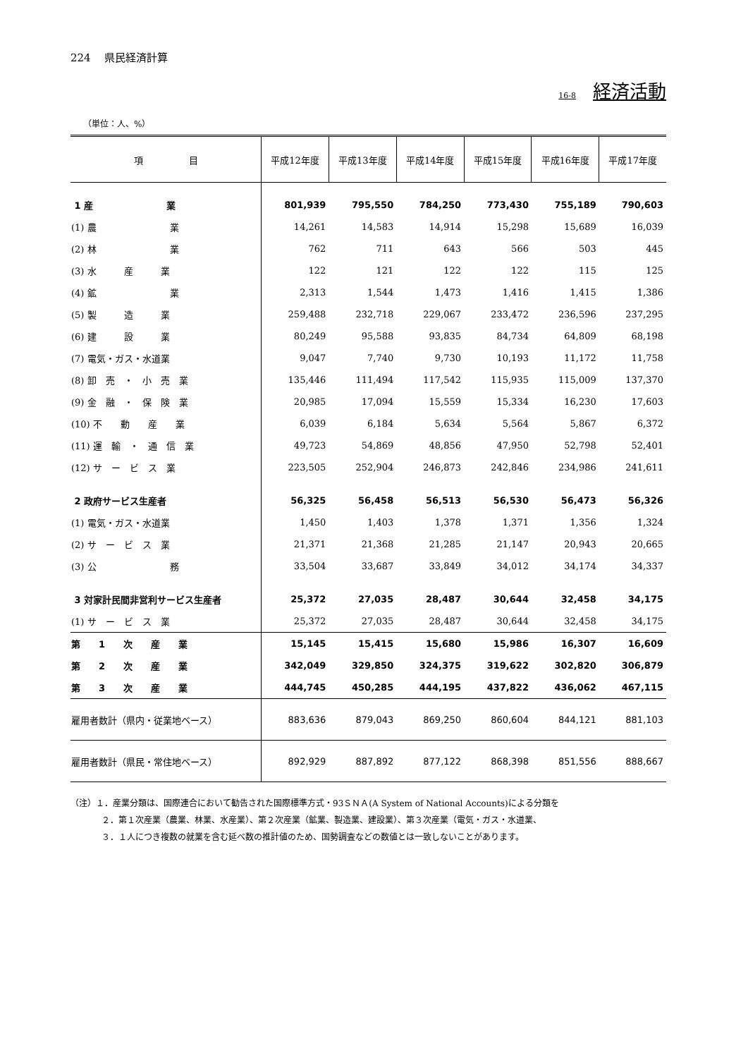224　 県民経済計算
16-8 経済活動
（単位：人、%）
| 項 目 | 平成12年度 | 平成13年度 | 平成14年度 | 平成15年度 | 平成16年度 | 平成17年度 |
| --- | --- | --- | --- | --- | --- | --- |
| 1 産 業 | 801,939 | 795,550 | 784,250 | 773,430 | 755,189 | 790,603 |
| (1) 農 業 | 14,261 | 14,583 | 14,914 | 15,298 | 15,689 | 16,039 |
| (2) 林 業 | 762 | 711 | 643 | 566 | 503 | 445 |
| (3) 水 産 業 | 122 | 121 | 122 | 122 | 115 | 125 |
| (4) 鉱 業 | 2,313 | 1,544 | 1,473 | 1,416 | 1,415 | 1,386 |
| (5) 製 造 業 | 259,488 | 232,718 | 229,067 | 233,472 | 236,596 | 237,295 |
| (6) 建 設 業 | 80,249 | 95,588 | 93,835 | 84,734 | 64,809 | 68,198 |
| (7) 電気・ガス・水道業 | 9,047 | 7,740 | 9,730 | 10,193 | 11,172 | 11,758 |
| (8) 卸 売 ・ 小 売 業 | 135,446 | 111,494 | 117,542 | 115,935 | 115,009 | 137,370 |
| (9) 金 融 ・ 保 険 業 | 20,985 | 17,094 | 15,559 | 15,334 | 16,230 | 17,603 |
| (10) 不 動 産 業 | 6,039 | 6,184 | 5,634 | 5,564 | 5,867 | 6,372 |
| (11) 運 輸 ・ 通 信 業 | 49,723 | 54,869 | 48,856 | 47,950 | 52,798 | 52,401 |
| (12) サ ー ビ ス 業 | 223,505 | 252,904 | 246,873 | 242,846 | 234,986 | 241,611 |
| 2 政府サービス生産者 | 56,325 | 56,458 | 56,513 | 56,530 | 56,473 | 56,326 |
| (1) 電気・ガス・水道業 | 1,450 | 1,403 | 1,378 | 1,371 | 1,356 | 1,324 |
| (2) サ ー ビ ス 業 | 21,371 | 21,368 | 21,285 | 21,147 | 20,943 | 20,665 |
| (3) 公 務 | 33,504 | 33,687 | 33,849 | 34,012 | 34,174 | 34,337 |
| 3 対家計民間非営利サービス生産者 | 25,372 | 27,035 | 28,487 | 30,644 | 32,458 | 34,175 |
| (1) サ ー ビ ス 業 | 25,372 | 27,035 | 28,487 | 30,644 | 32,458 | 34,175 |
| 第 1 次 産 業 | 15,145 | 15,415 | 15,680 | 15,986 | 16,307 | 16,609 |
| 第 2 次 産 業 | 342,049 | 329,850 | 324,375 | 319,622 | 302,820 | 306,879 |
| 第 3 次 産 業 | 444,745 | 450,285 | 444,195 | 437,822 | 436,062 | 467,115 |
| 雇用者数計（県内・従業地ベース） | 883,636 | 879,043 | 869,250 | 860,604 | 844,121 | 881,103 |
| 雇用者数計（県民・常住地ベース） | 892,929 | 887,892 | 877,122 | 868,398 | 851,556 | 888,667 |
（注）１．産業分類は、国際連合において勧告された国際標準方式・93ＳＮＡ(A System of National Accounts)による分類を
２．第１次産業（農業、林業、水産業）、第２次産業（鉱業、製造業、建設業）、第３次産業（電気・ガス・水道業、
３．１人につき複数の就業を含む延べ数の推計値のため、国勢調査などの数値とは一致しないことがあります。